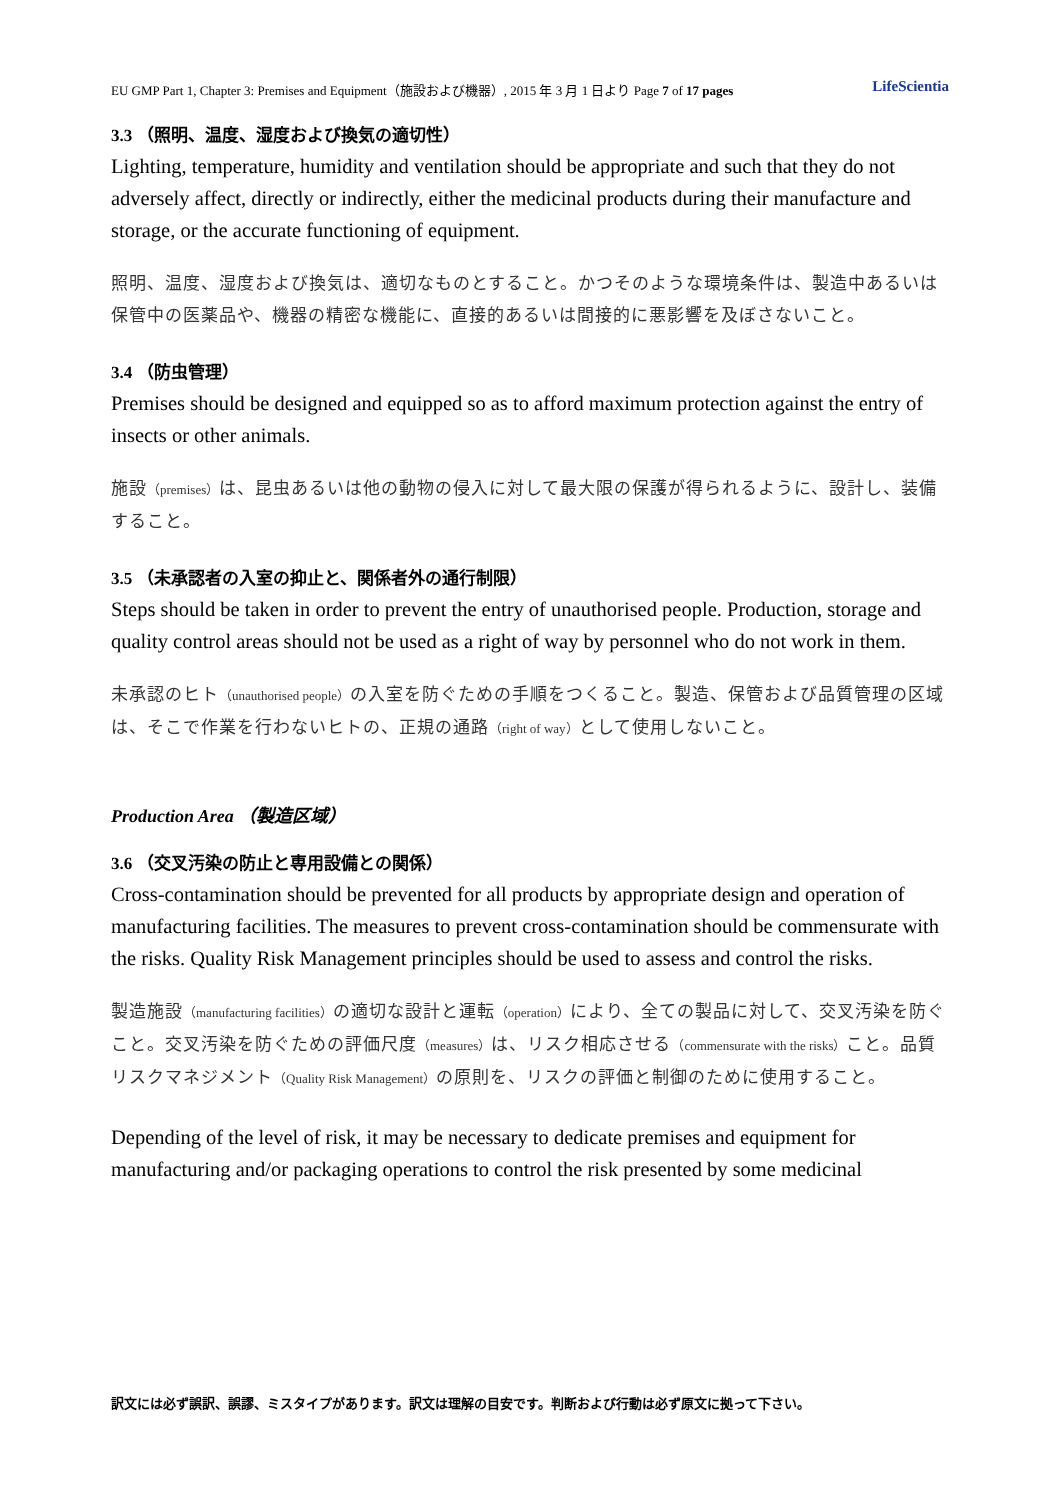EU GMP Part 1, Chapter 3: Premises and Equipment（施設および機器）, 2015 年 3 月 1 日より Page 7 of 17 pages LifeScientia
3.3 （照明、温度、湿度および換気の適切性）
Lighting, temperature, humidity and ventilation should be appropriate and such that they do not adversely affect, directly or indirectly, either the medicinal products during their manufacture and storage, or the accurate functioning of equipment.
照明、温度、湿度および換気は、適切なものとすること。かつそのような環境条件は、製造中あるいは保管中の医薬品や、機器の精密な機能に、直接的あるいは間接的に悪影響を及ぼさないこと。
3.4 （防虫管理）
Premises should be designed and equipped so as to afford maximum protection against the entry of insects or other animals.
施設（premises）は、昆虫あるいは他の動物の侵入に対して最大限の保護が得られるように、設計し、装備すること。
3.5 （未承認者の入室の抑止と、関係者外の通行制限）
Steps should be taken in order to prevent the entry of unauthorised people. Production, storage and quality control areas should not be used as a right of way by personnel who do not work in them.
未承認のヒト（unauthorised people）の入室を防ぐための手順をつくること。製造、保管および品質管理の区域は、そこで作業を行わないヒトの、正規の通路（right of way）として使用しないこと。
Production Area （製造区域）
3.6 （交叉汚染の防止と専用設備との関係）
Cross-contamination should be prevented for all products by appropriate design and operation of manufacturing facilities. The measures to prevent cross-contamination should be commensurate with the risks. Quality Risk Management principles should be used to assess and control the risks.
製造施設（manufacturing facilities）の適切な設計と運転（operation）により、全ての製品に対して、交叉汚染を防ぐこと。交叉汚染を防ぐための評価尺度（measures）は、リスク相応させる（commensurate with the risks）こと。品質リスクマネジメント（Quality Risk Management）の原則を、リスクの評価と制御のために使用すること。
Depending of the level of risk, it may be necessary to dedicate premises and equipment for manufacturing and/or packaging operations to control the risk presented by some medicinal
訳文には必ず誤訳、誤謬、ミスタイプがあります。訳文は理解の目安です。判断および行動は必ず原文に拠って下さい。